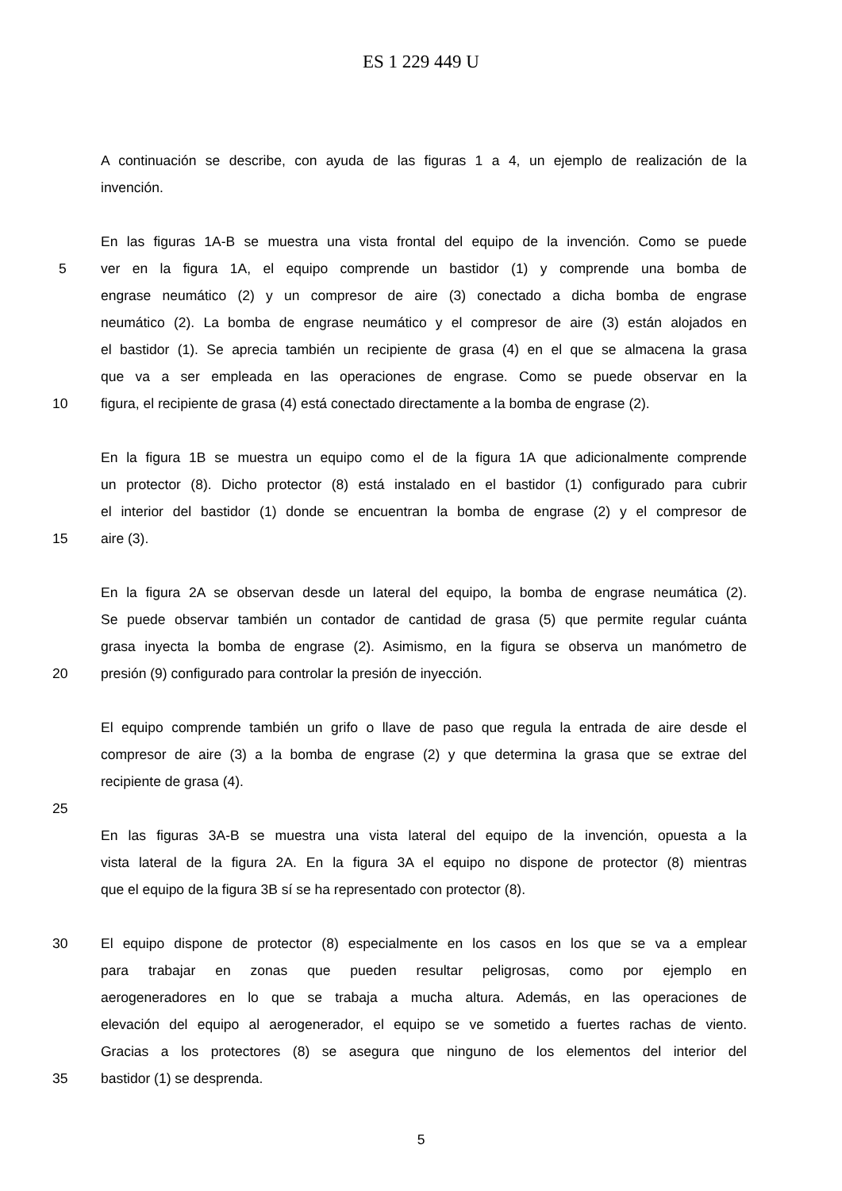ES 1 229 449 U
A continuación se describe, con ayuda de las figuras 1 a 4, un ejemplo de realización de la
invención.
En las figuras 1A-B se muestra una vista frontal del equipo de la invención. Como se puede
5 ver en la figura 1A, el equipo comprende un bastidor (1) y comprende una bomba de
engrase neumático (2) y un compresor de aire (3) conectado a dicha bomba de engrase
neumático (2). La bomba de engrase neumático y el compresor de aire (3) están alojados en
el bastidor (1). Se aprecia también un recipiente de grasa (4) en el que se almacena la grasa
que va a ser empleada en las operaciones de engrase. Como se puede observar en la
10 figura, el recipiente de grasa (4) está conectado directamente a la bomba de engrase (2).
En la figura 1B se muestra un equipo como el de la figura 1A que adicionalmente comprende
un protector (8). Dicho protector (8) está instalado en el bastidor (1) configurado para cubrir
el interior del bastidor (1) donde se encuentran la bomba de engrase (2) y el compresor de
15 aire (3).
En la figura 2A se observan desde un lateral del equipo, la bomba de engrase neumática (2).
Se puede observar también un contador de cantidad de grasa (5) que permite regular cuánta
grasa inyecta la bomba de engrase (2). Asimismo, en la figura se observa un manómetro de
20 presión (9) configurado para controlar la presión de inyección.
El equipo comprende también un grifo o llave de paso que regula la entrada de aire desde el
compresor de aire (3) a la bomba de engrase (2) y que determina la grasa que se extrae del
recipiente de grasa (4).
25
En las figuras 3A-B se muestra una vista lateral del equipo de la invención, opuesta a la
vista lateral de la figura 2A. En la figura 3A el equipo no dispone de protector (8) mientras
que el equipo de la figura 3B sí se ha representado con protector (8).
30 El equipo dispone de protector (8) especialmente en los casos en los que se va a emplear
para trabajar en zonas que pueden resultar peligrosas, como por ejemplo en
aerogeneradores en lo que se trabaja a mucha altura. Además, en las operaciones de
elevación del equipo al aerogenerador, el equipo se ve sometido a fuertes rachas de viento.
Gracias a los protectores (8) se asegura que ninguno de los elementos del interior del
35 bastidor (1) se desprenda.
5